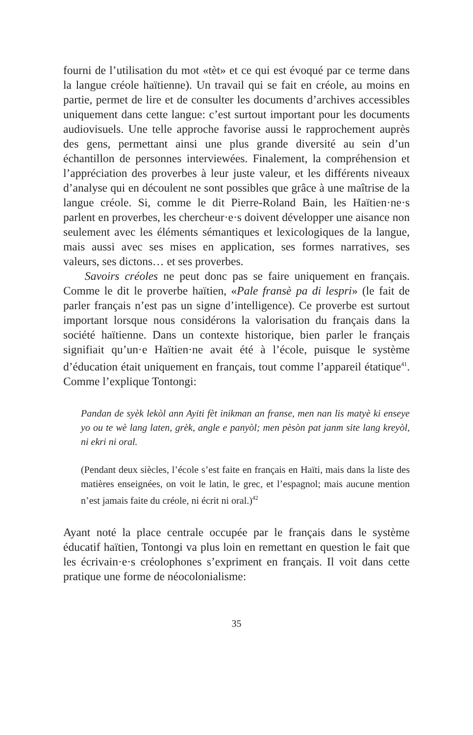fourni de l’utilisation du mot «tèt» et ce qui est évoqué par ce terme dans la langue créole haïtienne). Un travail qui se fait en créole, au moins en partie, permet de lire et de consulter les documents d’archives accessibles uniquement dans cette langue: c’est surtout important pour les documents audiovisuels. Une telle approche favorise aussi le rapprochement auprès des gens, permettant ainsi une plus grande diversité au sein d’un échantillon de personnes interviewées. Finalement, la compréhension et l’appréciation des proverbes à leur juste valeur, et les différents niveaux d’analyse qui en découlent ne sont possibles que grâce à une maîtrise de la langue créole. Si, comme le dit Pierre-Roland Bain, les Haïtien·ne·s parlent en proverbes, les chercheur·e·s doivent développer une aisance non seulement avec les éléments sémantiques et lexicologiques de la langue, mais aussi avec ses mises en application, ses formes narratives, ses valeurs, ses dictons… et ses proverbes.
Savoirs créoles ne peut donc pas se faire uniquement en français. Comme le dit le proverbe haïtien, «Pale fransè pa di lespri» (le fait de parler français n’est pas un signe d’intelligence). Ce proverbe est surtout important lorsque nous considérons la valorisation du français dans la société haïtienne. Dans un contexte historique, bien parler le français signifiait qu’un·e Haïtien·ne avait été à l’école, puisque le système d’éducation était uniquement en français, tout comme l’appareil étatique<sup>41</sup>. Comme l’explique Tontongi:
Pandan de syèk lekòl ann Ayiti fèt inikman an franse, men nan lis matyè ki enseye yo ou te wè lang laten, grèk, angle e panyòl; men pèsòn pat janm site lang kreyòl, ni ekri ni oral.
(Pendant deux siècles, l’école s’est faite en français en Haïti, mais dans la liste des matières enseignées, on voit le latin, le grec, et l’espagnol; mais aucune mention n’est jamais faite du créole, ni écrit ni oral.)<sup>42</sup>
Ayant noté la place centrale occupée par le français dans le système éducatif haïtien, Tontongi va plus loin en remettant en question le fait que les écrivain·e·s créolophones s’expriment en français. Il voit dans cette pratique une forme de néocolonialisme:
35